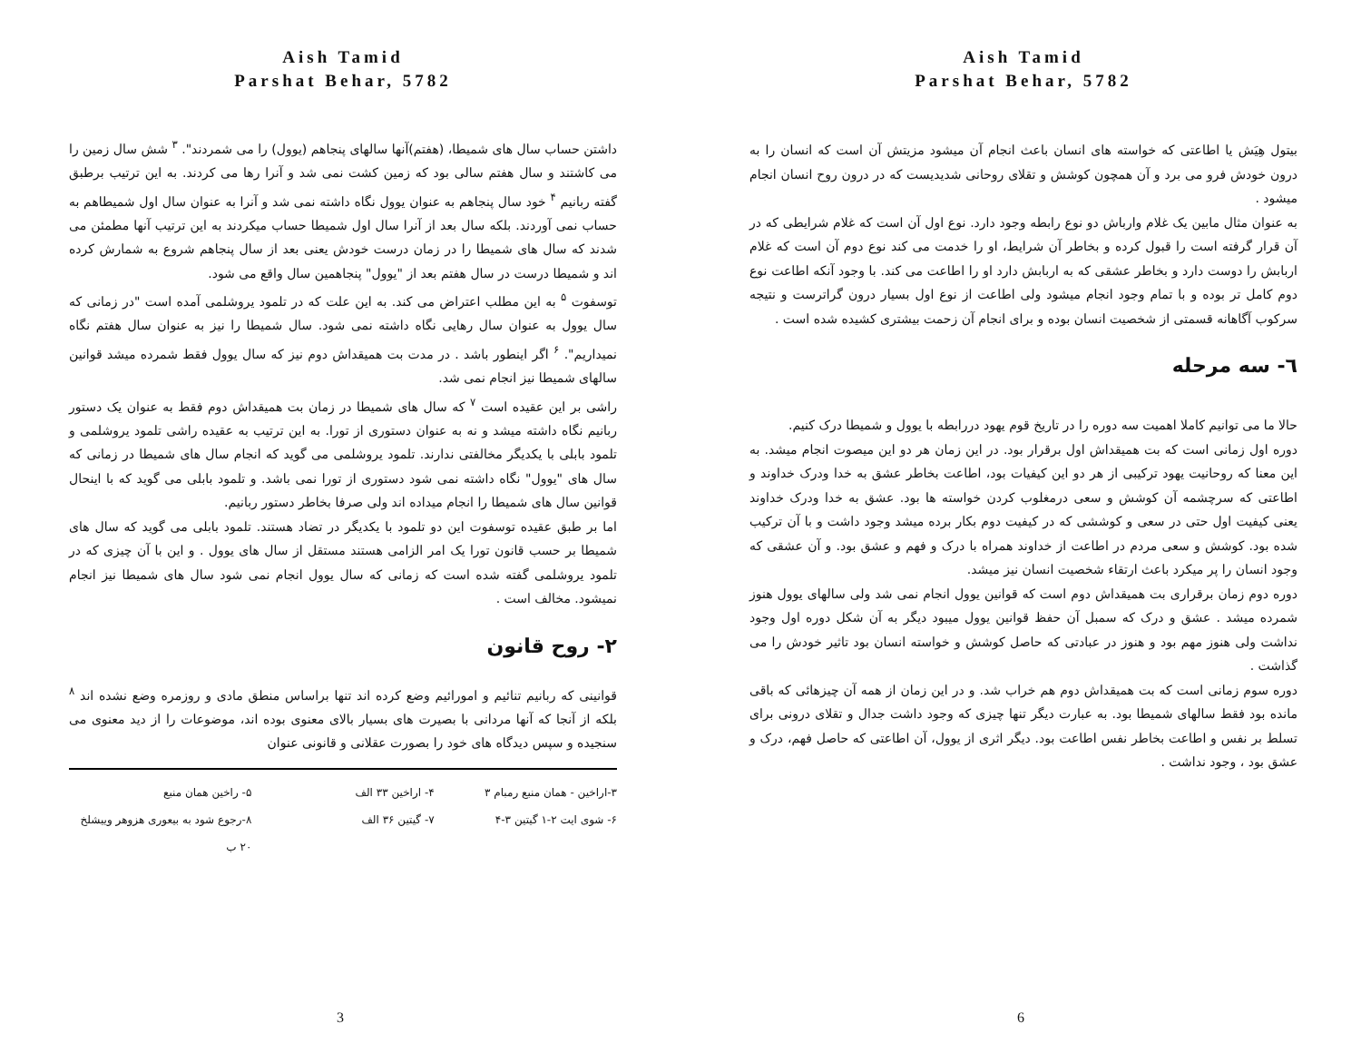Aish Tamid
Parshat Behar, 5782
داشتن حساب سال های شمیطا، (هفتم)آنها سالهای پنجاهم (یوول) را می شمردند". <sup>۳</sup> شش سال زمین را می کاشتند و سال هفتم سالی بود که زمین کشت نمی شد و آنرا رها می کردند. به این ترتیب برطبق گفته ربانیم <sup>۴</sup> خود سال پنجاهم به عنوان یوول نگاه داشته نمی شد و آنرا به عنوان سال اول شمیطاهم به حساب نمی آوردند. بلکه سال بعد از آنرا سال اول شمیطا حساب میکردند به این ترتیب آنها مطمئن می شدند که سال های شمیطا را در زمان درست خودش یعنی بعد از سال پنجاهم شروع به شمارش کرده اند و شمیطا درست در سال هفتم بعد از "یوول" پنجاهمین سال واقع می شود.
توسفوت <sup>۵</sup> به این مطلب اعتراض می کند. به این علت که در تلمود یروشلمی آمده است "در زمانی که سال یوول به عنوان سال رهایی نگاه داشته نمی شود. سال شمیطا را نیز به عنوان سال هفتم نگاه نمیداریم". <sup>۶</sup> اگر اینطور باشد . در مدت بت همیقداش دوم نیز که سال یوول فقط شمرده میشد قوانین سالهای شمیطا نیز انجام نمی شد.
راشی بر این عقیده است <sup>۷</sup> که سال های شمیطا در زمان بت همیقداش دوم فقط به عنوان یک دستور ربانیم نگاه داشته میشد و نه به عنوان دستوری از تورا. به این ترتیب به عقیده راشی تلمود یروشلمی و تلمود بابلی با یکدیگر مخالفتی ندارند. تلمود یروشلمی می گوید که انجام سال های شمیطا در زمانی که سال های "یوول" نگاه داشته نمی شود دستوری از تورا نمی باشد. و تلمود بابلی می گوید که با اینحال قوانین سال های شمیطا را انجام میداده اند ولی صرفا بخاطر دستور ربانیم.
اما بر طبق عقیده توسفوت این دو تلمود با یکدیگر در تضاد هستند. تلمود بابلی می گوید که سال های شمیطا بر حسب قانون تورا یک امر الزامی هستند مستقل از سال های یوول . و این با آن چیزی که در تلمود یروشلمی گفته شده است که زمانی که سال یوول انجام نمی شود سال های شمیطا نیز انجام نمیشود. مخالف است .
۲- روح قانون
قوانینی که ربانیم تنائیم و امورائیم وضع کرده اند تنها براساس منطق مادی و روزمره وضع نشده اند <sup>۸</sup> بلکه از آنجا که آنها مردانی با بصیرت های بسیار بالای معنوی بوده اند، موضوعات را از دید معنوی می سنجیده و سپس دیدگاه های خود را بصورت عقلانی و قانونی عنوان
۳-اراخین - همان منبع رمبام ۳ ۴- اراخین ۳۳ الف ۵- راخین همان منبع ۶- شوی ایت ۲-۱ گیتین ۳-۴ ۷- گیتین ۳۶ الف ۸-رجوع شود به بیعوری هزوهر وییشلخ ۲۰ ب
3
Aish Tamid
Parshat Behar, 5782
بیتول هِیَش یا اطاعتی که خواسته های انسان باعث انجام آن میشود مزیتش آن است که انسان را به درون خودش فرو می برد و آن همچون کوشش و تقلای روحانی شدیدیست که در درون روح انسان انجام میشود .
به عنوان مثال مابین یک غلام وارباش دو نوع رابطه وجود دارد. نوع اول آن است که غلام شرایطی که در آن قرار گرفته است را قبول کرده و بخاطر آن شرایط، او را خدمت می کند نوع دوم آن است که غلام اربابش را دوست دارد و بخاطر عشقی که به اربابش دارد او را اطاعت می کند. با وجود آنکه اطاعت نوع دوم کامل تر بوده و با تمام وجود انجام میشود ولی اطاعت از نوع اول بسیار درون گراترست و نتیجه سرکوب آگاهانه قسمتی از شخصیت انسان بوده و برای انجام آن زحمت بیشتری کشیده شده است .
٦- سه مرحله
حالا ما می توانیم کاملا اهمیت سه دوره را در تاریخ قوم یهود دررابطه با یوول و شمیطا درک کنیم.
دوره اول زمانی است که بت همیقداش اول برقرار بود. در این زمان هر دو این میصوت انجام میشد. به این معنا که روحانیت یهود ترکیبی از هر دو این کیفیات بود، اطاعت بخاطر عشق به خدا ودرک خداوند و اطاعتی که سرچشمه آن کوشش و سعی درمغلوب کردن خواسته ها بود. عشق به خدا ودرک خداوند یعنی کیفیت اول حتی در سعی و کوششی که در کیفیت دوم بکار برده میشد وجود داشت و با آن ترکیب شده بود. کوشش و سعی مردم در اطاعت از خداوند همراه با درک و فهم و عشق بود. و آن عشقی که وجود انسان را پر میکرد باعث ارتقاء شخصیت انسان نیز میشد.
دوره دوم زمان برقراری بت همیقداش دوم است که قوانین یوول انجام نمی شد ولی سالهای یوول هنوز شمرده میشد . عشق و درک که سمبل آن حفظ قوانین یوول میبود دیگر به آن شکل دوره اول وجود نداشت ولی هنوز مهم بود و هنوز در عبادتی که حاصل کوشش و خواسته انسان بود تاثیر خودش را می گذاشت .
دوره سوم زمانی است که بت همیقداش دوم هم خراب شد. و در این زمان از همه آن چیزهائی که باقی مانده بود فقط سالهای شمیطا بود. به عبارت دیگر تنها چیزی که وجود داشت جدال و تقلای درونی برای تسلط بر نفس و اطاعت بخاطر نفس اطاعت بود. دیگر اثری از یوول، آن اطاعتی که حاصل فهم، درک و عشق بود ، وجود نداشت .
6